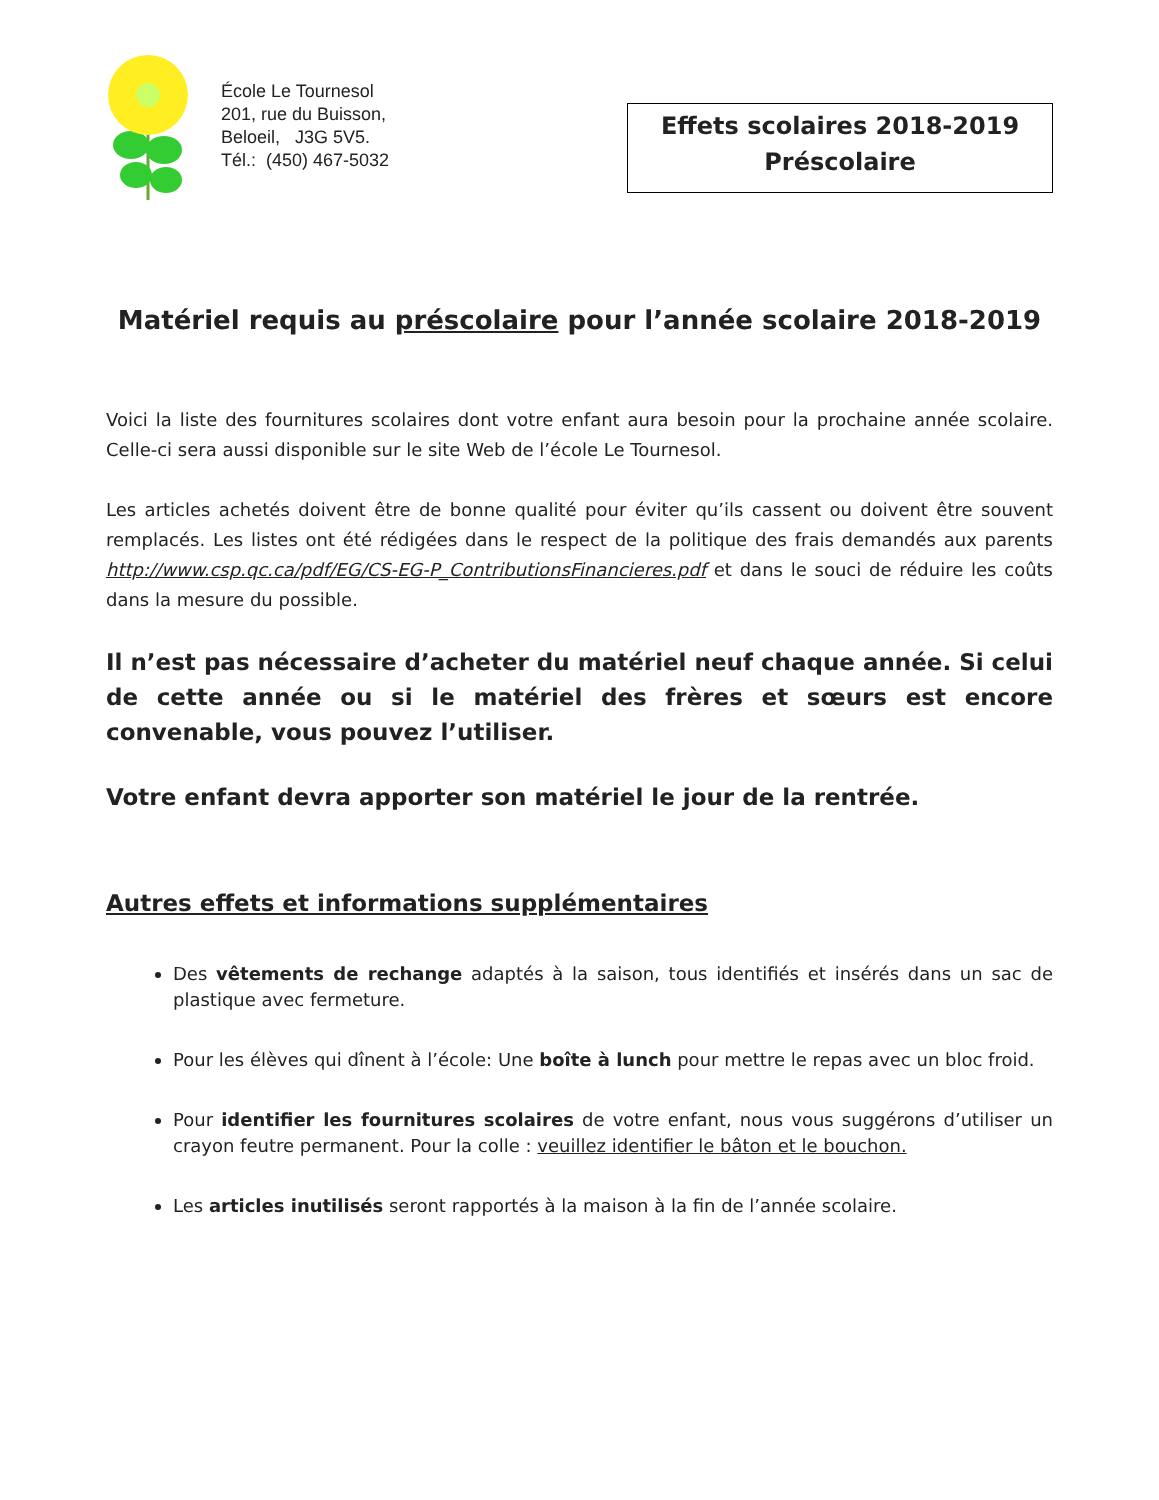École Le Tournesol
201, rue du Buisson,
Beloeil, J3G 5V5.
Tél.: (450) 467-5032
Effets scolaires 2018-2019
Préscolaire
Matériel requis au préscolaire pour l’année scolaire 2018-2019
Voici la liste des fournitures scolaires dont votre enfant aura besoin pour la prochaine année scolaire. Celle-ci sera aussi disponible sur le site Web de l’école Le Tournesol.
Les articles achetés doivent être de bonne qualité pour éviter qu’ils cassent ou doivent être souvent remplacés. Les listes ont été rédigées dans le respect de la politique des frais demandés aux parents http://www.csp.qc.ca/pdf/EG/CS-EG-P_ContributionsFinancieres.pdf et dans le souci de réduire les coûts dans la mesure du possible.
Il n’est pas nécessaire d’acheter du matériel neuf chaque année. Si celui de cette année ou si le matériel des frères et sœurs est encore convenable, vous pouvez l’utiliser.
Votre enfant devra apporter son matériel le jour de la rentrée.
Autres effets et informations supplémentaires
Des vêtements de rechange adaptés à la saison, tous identifiés et insérés dans un sac de plastique avec fermeture.
Pour les élèves qui dînent à l’école: Une boîte à lunch pour mettre le repas avec un bloc froid.
Pour identifier les fournitures scolaires de votre enfant, nous vous suggérons d’utiliser un crayon feutre permanent. Pour la colle : veuillez identifier le bâton et le bouchon.
Les articles inutilisés seront rapportés à la maison à la fin de l’année scolaire.